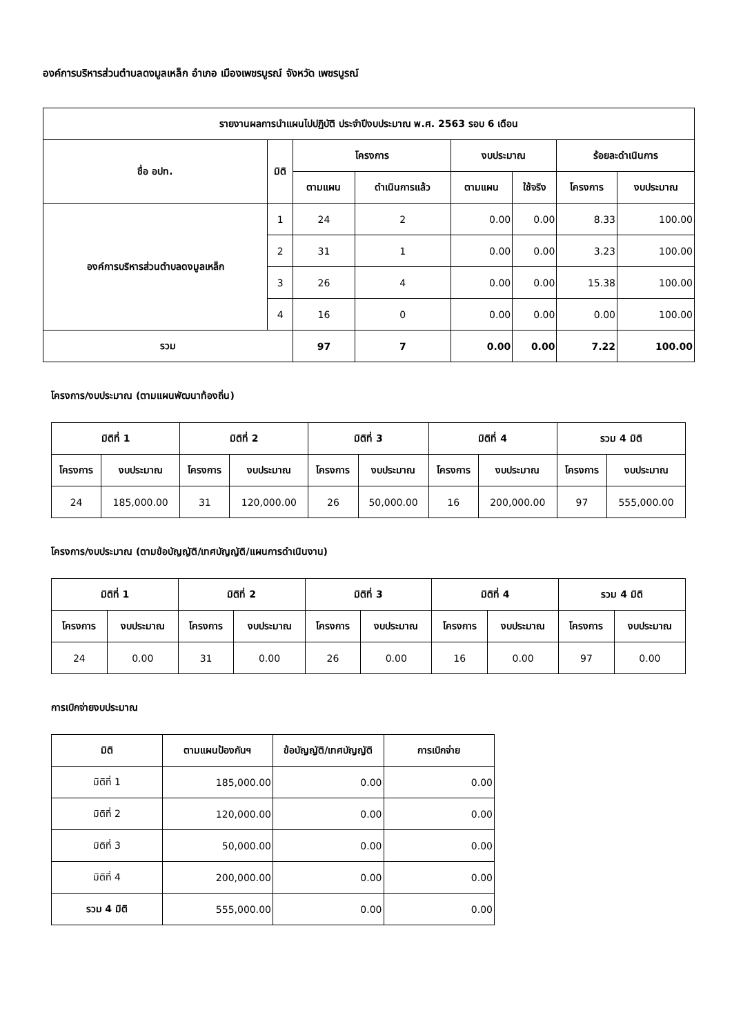องค์การบริหารส่วนตำบลดงมูลเหล็ก อำเภอ เมืองเพชรบูรณ์ จังหวัด เพชรบูรณ์
| รายงานผลการนำแผนไปปฏิบัติ ประจำปีงบประมาณ พ.ศ. 2563 รอบ 6 เดือน | | | | | | | |
| --- | --- | --- | --- | --- | --- | --- | --- |
| ชื่อ อปท. | มิติ | โครงการ | | งบประมาณ | | ร้อยละดำเนินการ | |
| | | ตามแผน | ดำเนินการแล้ว | ตามแผน | ใช้จริง | โครงการ | งบประมาณ |
| องค์การบริหารส่วนตำบลดงมูลเหล็ก | 1 | 24 | 2 | 0.00 | 0.00 | 8.33 | 100.00 |
| | 2 | 31 | 1 | 0.00 | 0.00 | 3.23 | 100.00 |
| | 3 | 26 | 4 | 0.00 | 0.00 | 15.38 | 100.00 |
| | 4 | 16 | 0 | 0.00 | 0.00 | 0.00 | 100.00 |
| รวม | | 97 | 7 | 0.00 | 0.00 | 7.22 | 100.00 |
โครงการ/งบประมาณ (ตามแผนพัฒนาท้องถิ่น)
| มิติที่ 1 | | มิติที่ 2 | | มิติที่ 3 | | มิติที่ 4 | | รวม 4 มิติ | |
| --- | --- | --- | --- | --- | --- | --- | --- | --- | --- |
| โครงการ | งบประมาณ | โครงการ | งบประมาณ | โครงการ | งบประมาณ | โครงการ | งบประมาณ | โครงการ | งบประมาณ |
| 24 | 185,000.00 | 31 | 120,000.00 | 26 | 50,000.00 | 16 | 200,000.00 | 97 | 555,000.00 |
โครงการ/งบประมาณ (ตามข้อบัญญัติ/เทศบัญญัติ/แผนการดำเนินงาน)
| มิติที่ 1 | | มิติที่ 2 | | มิติที่ 3 | | มิติที่ 4 | | รวม 4 มิติ | |
| --- | --- | --- | --- | --- | --- | --- | --- | --- | --- |
| โครงการ | งบประมาณ | โครงการ | งบประมาณ | โครงการ | งบประมาณ | โครงการ | งบประมาณ | โครงการ | งบประมาณ |
| 24 | 0.00 | 31 | 0.00 | 26 | 0.00 | 16 | 0.00 | 97 | 0.00 |
การเบิกจ่ายงบประมาณ
| มิติ | ตามแผนป้องกันฯ | ข้อบัญญัติ/เทศบัญญัติ | การเบิกจ่าย |
| --- | --- | --- | --- |
| มิติที่ 1 | 185,000.00 | 0.00 | 0.00 |
| มิติที่ 2 | 120,000.00 | 0.00 | 0.00 |
| มิติที่ 3 | 50,000.00 | 0.00 | 0.00 |
| มิติที่ 4 | 200,000.00 | 0.00 | 0.00 |
| รวม 4 มิติ | 555,000.00 | 0.00 | 0.00 |